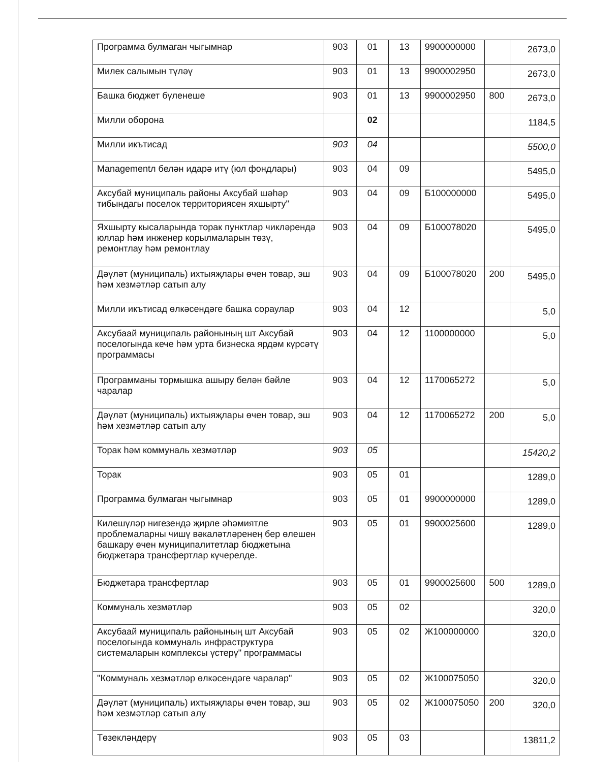| Программа булмаган чыгымнар | 903 | 01 | 13 | 9900000000 | | 2673,0 |
| Милек салымын түләү | 903 | 01 | 13 | 9900002950 | | 2673,0 |
| Башка бюджет бүленеше | 903 | 01 | 13 | 9900002950 | 800 | 2673,0 |
| Милли оборона | | 02 | | | | 1184,5 |
| Милли икътисад | 903 | 04 | | | | 5500,0 |
| Managementл белән идарә итү (юл фондлары) | 903 | 04 | 09 | | | 5495,0 |
| Аксубай муниципаль районы Аксубай шәһәр тибындагы поселок территориясен яхшырту" | 903 | 04 | 09 | Б100000000 | | 5495,0 |
| Яхшырту кысаларында торак пунктлар чикләрендә юллар һәм инженер корылмаларын төзү, ремонтлау һәм ремонтлау | 903 | 04 | 09 | Б100078020 | | 5495,0 |
| Дәүләт (муниципаль) ихтыяҗлары өчен товар, эш һәм хезмәтләр сатып алу | 903 | 04 | 09 | Б100078020 | 200 | 5495,0 |
| Милли икътисад өлкәсендәге башка сораулар | 903 | 04 | 12 | | | 5,0 |
| Аксубаай муниципаль районының шт Аксубай поселогында кече һәм урта бизнеска ярдәм күрсәтү программасы | 903 | 04 | 12 | 1100000000 | | 5,0 |
| Программаны тормышка ашыру белән бәйле чаралар | 903 | 04 | 12 | 1170065272 | | 5,0 |
| Дәүләт (муниципаль) ихтыяҗлары өчен товар, эш һәм хезмәтләр сатып алу | 903 | 04 | 12 | 1170065272 | 200 | 5,0 |
| Торак һәм коммуналь хезмәтләр | 903 | 05 | | | | 15420,2 |
| Торак | 903 | 05 | 01 | | | 1289,0 |
| Программа булмаган чыгымнар | 903 | 05 | 01 | 9900000000 | | 1289,0 |
| Килешүләр нигезендә җирле әһәмиятле проблемаларны чишү вәкаләтләренең бер өлешен башкару өчен муниципалитетлар бюджетына бюджетара трансфертлар күчерелде. | 903 | 05 | 01 | 9900025600 | | 1289,0 |
| Бюджетара трансфертлар | 903 | 05 | 01 | 9900025600 | 500 | 1289,0 |
| Коммуналь хезмәтләр | 903 | 05 | 02 | | | 320,0 |
| Аксубаай муниципаль районының шт Аксубай поселогында коммуналь инфраструктура системаларын комплексы үстерү" программасы | 903 | 05 | 02 | Ж100000000 | | 320,0 |
| "Коммуналь хезмәтләр өлкәсендәге чаралар" | 903 | 05 | 02 | Ж100075050 | | 320,0 |
| Дәүләт (муниципаль) ихтыяҗлары өчен товар, эш һәм хезмәтләр сатып алу | 903 | 05 | 02 | Ж100075050 | 200 | 320,0 |
| Төзекләндерү | 903 | 05 | 03 | | | 13811,2 |